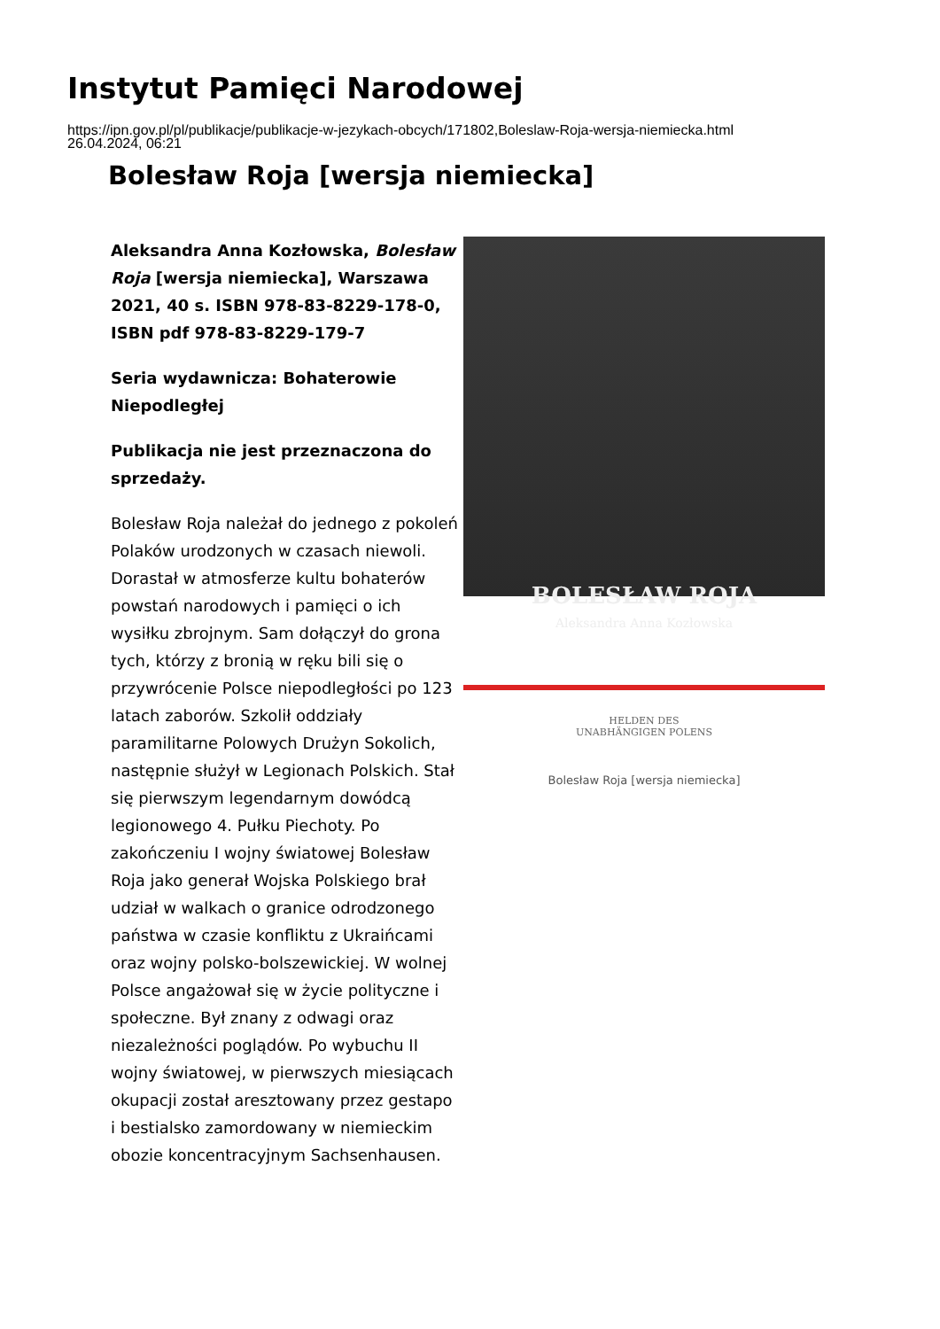Instytut Pamięci Narodowej
https://ipn.gov.pl/pl/publikacje/publikacje-w-jezykach-obcych/171802,Boleslaw-Roja-wersja-niemiecka.html
26.04.2024, 06:21
Bolesław Roja [wersja niemiecka]
Aleksandra Anna Kozłowska, Bolesław Roja [wersja niemiecka], Warszawa 2021, 40 s. ISBN 978-83-8229-178-0, ISBN pdf 978-83-8229-179-7
Seria wydawnicza: Bohaterowie Niepodległej
Publikacja nie jest przeznaczona do sprzedaży.
Bolesław Roja należał do jednego z pokoleń Polaków urodzonych w czasach niewoli. Dorastał w atmosferze kultu bohaterów powstań narodowych i pamięci o ich wysiłku zbrojnym. Sam dołączył do grona tych, którzy z bronią w ręku bili się o przywrócenie Polsce niepodległości po 123 latach zaborów. Szkolił oddziały paramilitarne Polowych Drużyn Sokolich, następnie służył w Legionach Polskich. Stał się pierwszym legendarnym dowódcą legionowego 4. Pułku Piechoty. Po zakończeniu I wojny światowej Bolesław Roja jako generał Wojska Polskiego brał udział w walkach o granice odrodzonego państwa w czasie konfliktu z Ukraińcami oraz wojny polsko-bolszewickiej. W wolnej Polsce angażował się w życie polityczne i społeczne. Był znany z odwagi oraz niezależności poglądów. Po wybuchu II wojny światowej, w pierwszych miesiącach okupacji został aresztowany przez gestapo i bestialsko zamordowany w niemieckim obozie koncentracyjnym Sachsenhausen.
BOLESŁAW ROJA
Aleksandra Anna Kozłowska
HELDEN DES
UNABHÄNGIGEN POLENS
Bolesław Roja [wersja niemiecka]